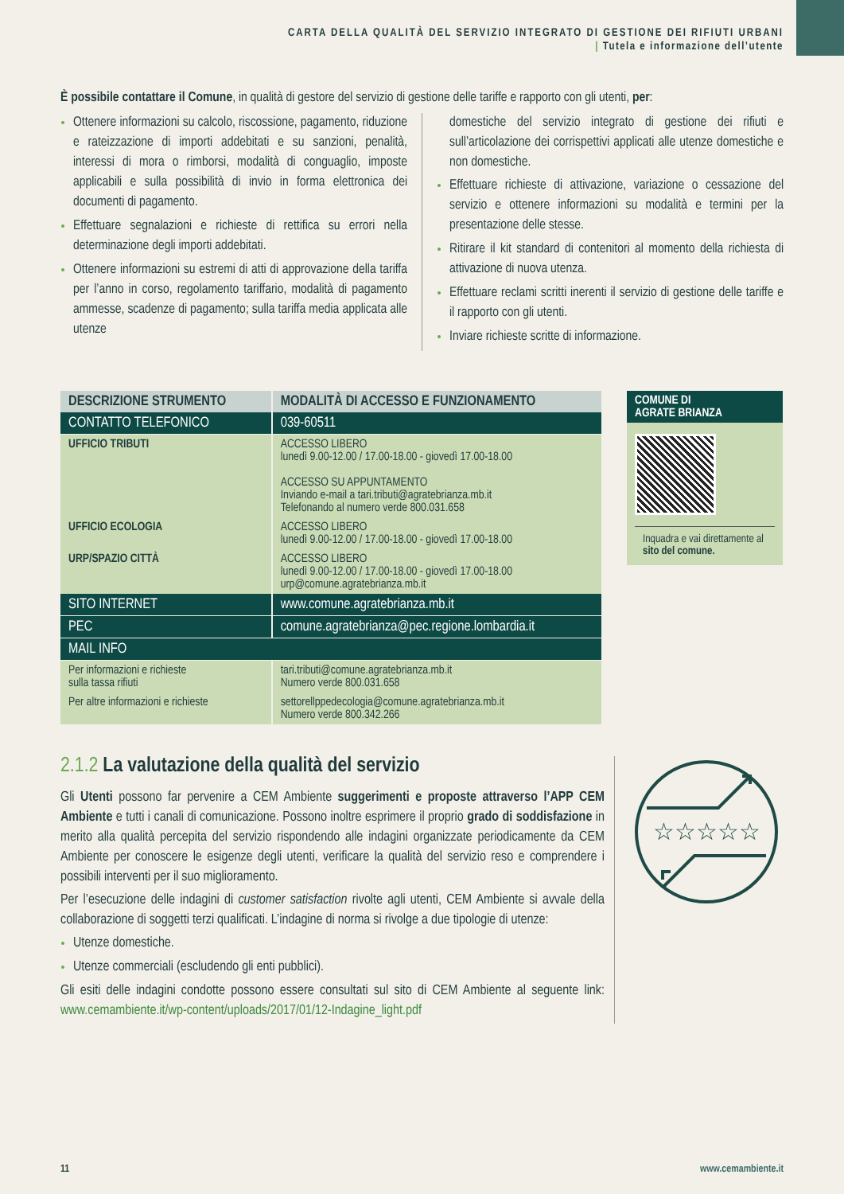CARTA DELLA QUALITÀ DEL SERVIZIO INTEGRATO DI GESTIONE DEI RIFIUTI URBANI
| Tutela e informazione dell’utente
È possibile contattare il Comune, in qualità di gestore del servizio di gestione delle tariffe e rapporto con gli utenti, per:
Ottenere informazioni su calcolo, riscossione, pagamento, riduzione e rateizzazione di importi addebitati e su sanzioni, penalità, interessi di mora o rimborsi, modalità di conguaglio, imposte applicabili e sulla possibilità di invio in forma elettronica dei documenti di pagamento.
Effettuare segnalazioni e richieste di rettifica su errori nella determinazione degli importi addebitati.
Ottenere informazioni su estremi di atti di approvazione della tariffa per l’anno in corso, regolamento tariffario, modalità di pagamento ammesse, scadenze di pagamento; sulla tariffa media applicata alle utenze
domestiche del servizio integrato di gestione dei rifiuti e sull’articolazione dei corrispettivi applicati alle utenze domestiche e non domestiche.
Effettuare richieste di attivazione, variazione o cessazione del servizio e ottenere informazioni su modalità e termini per la presentazione delle stesse.
Ritirare il kit standard di contenitori al momento della richiesta di attivazione di nuova utenza.
Effettuare reclami scritti inerenti il servizio di gestione delle tariffe e il rapporto con gli utenti.
Inviare richieste scritte di informazione.
| DESCRIZIONE STRUMENTO | MODALITÀ DI ACCESSO E FUNZIONAMENTO |
| --- | --- |
| CONTATTO TELEFONICO | 039-60511 |
| UFFICIO TRIBUTI | ACCESSO LIBERO lunedì 9.00-12.00 / 17.00-18.00 - giovedì 17.00-18.00 ACCESSO SU APPUNTAMENTO Inviando e-mail a tari.tributi@agratebrianza.mb.it Telefonando al numero verde 800.031.658 |
| UFFICIO ECOLOGIA | ACCESSO LIBERO lunedì 9.00-12.00 / 17.00-18.00 - giovedì 17.00-18.00 |
| URP/SPAZIO CITTÀ | ACCESSO LIBERO lunedì 9.00-12.00 / 17.00-18.00 - giovedì 17.00-18.00 urp@comune.agratebrianza.mb.it |
| SITO INTERNET | www.comune.agratebrianza.mb.it |
| PEC | comune.agratebrianza@pec.regione.lombardia.it |
| MAIL INFO | |
| Per informazioni e richieste sulla tassa rifiuti | tari.tributi@comune.agratebrianza.mb.it Numero verde 800.031.658 |
| Per altre informazioni e richieste | settorellppedecologia@comune.agratebrianza.mb.it Numero verde 800.342.266 |
COMUNE DI
AGRATE BRIANZA
Inquadra e vai direttamente al sito del comune.
2.1.2 La valutazione della qualità del servizio
Gli Utenti possono far pervenire a CEM Ambiente suggerimenti e proposte attraverso l’APP CEM Ambiente e tutti i canali di comunicazione. Possono inoltre esprimere il proprio grado di soddisfazione in merito alla qualità percepita del servizio rispondendo alle indagini organizzate periodicamente da CEM Ambiente per conoscere le esigenze degli utenti, verificare la qualità del servizio reso e comprendere i possibili interventi per il suo miglioramento.
Per l’esecuzione delle indagini di customer satisfaction rivolte agli utenti, CEM Ambiente si avvale della collaborazione di soggetti terzi qualificati. L’indagine di norma si rivolge a due tipologie di utenze:
Utenze domestiche.
Utenze commerciali (escludendo gli enti pubblici).
Gli esiti delle indagini condotte possono essere consultati sul sito di CEM Ambiente al seguente link: www.cemambiente.it/wp-content/uploads/2017/01/12-Indagine_light.pdf
☆☆☆☆☆
11 www.cemambiente.it